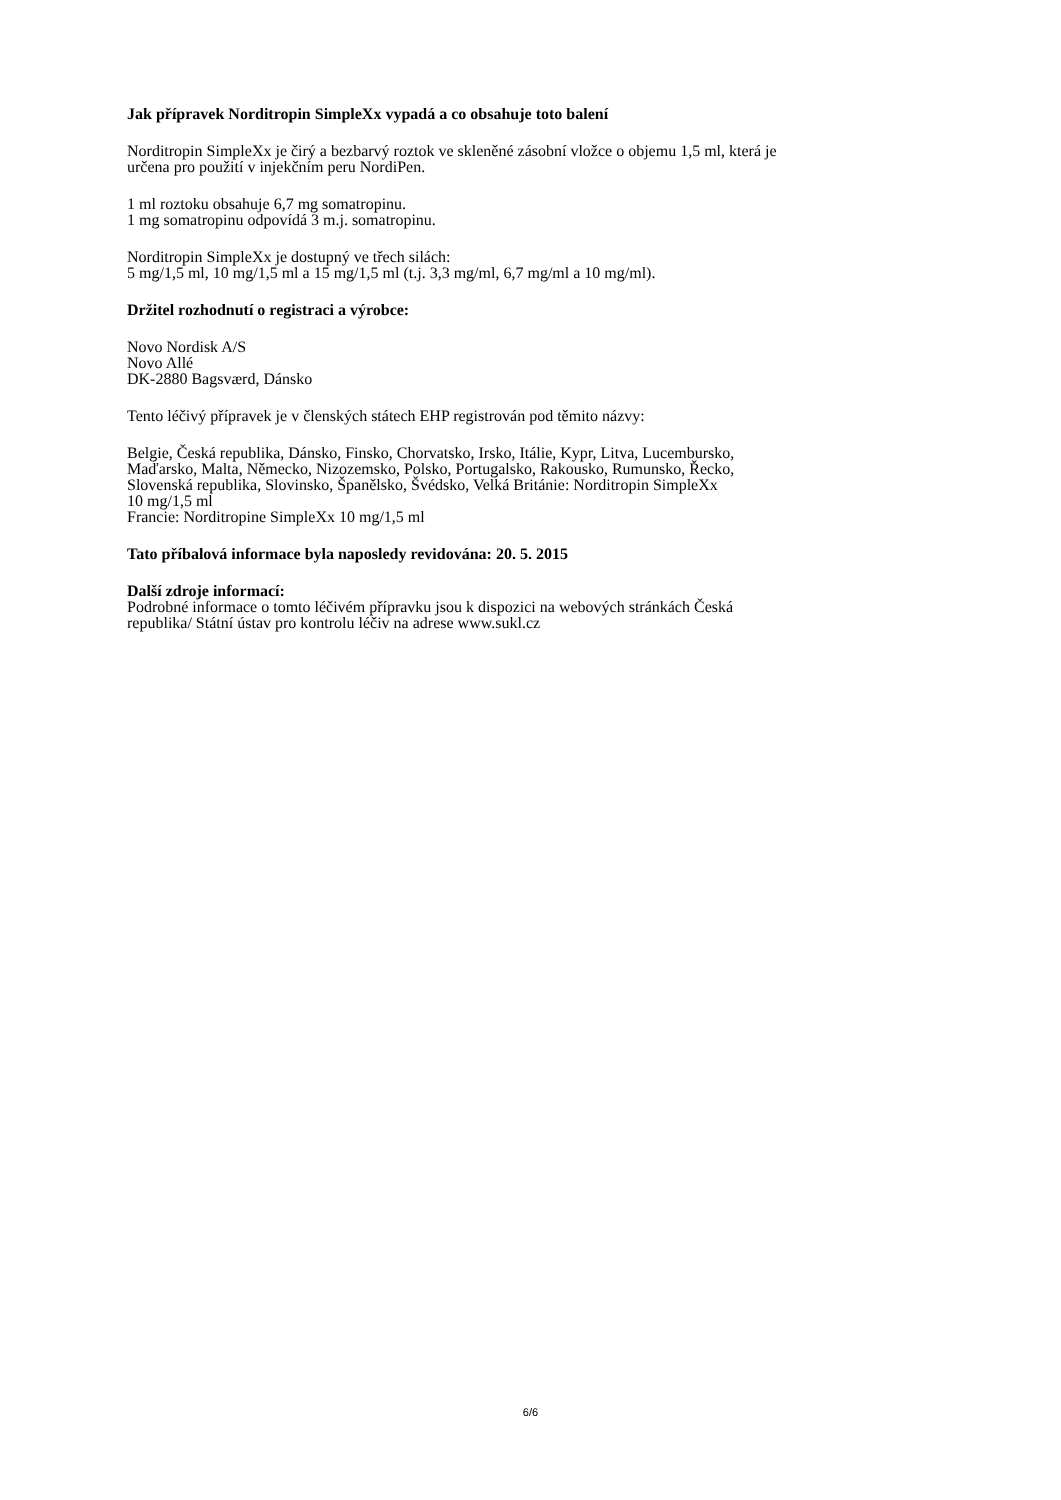Jak přípravek Norditropin SimpleXx vypadá a co obsahuje toto balení
Norditropin SimpleXx je čirý a bezbarvý roztok ve skleněné zásobní vložce o objemu 1,5 ml, která je
určena pro použití v injekčním peru NordiPen.
1 ml roztoku obsahuje 6,7 mg somatropinu.
1 mg somatropinu odpovídá 3 m.j. somatropinu.
Norditropin SimpleXx je dostupný ve třech silách:
5 mg/1,5 ml, 10 mg/1,5 ml a 15 mg/1,5 ml (t.j. 3,3 mg/ml, 6,7 mg/ml a 10 mg/ml).
Držitel rozhodnutí o registraci a výrobce:
Novo Nordisk A/S
Novo Allé
DK-2880 Bagsværd, Dánsko
Tento léčivý přípravek je v členských státech EHP registrován pod těmito názvy:
Belgie, Česká republika, Dánsko, Finsko, Chorvatsko, Irsko, Itálie, Kypr, Litva, Lucembursko,
Maďarsko, Malta, Německo, Nizozemsko, Polsko, Portugalsko, Rakousko, Rumunsko, Řecko,
Slovenská republika, Slovinsko, Španělsko, Švédsko, Velká Británie: Norditropin SimpleXx
10 mg/1,5 ml
Francie: Norditropine SimpleXx 10 mg/1,5 ml
Tato příbalová informace byla naposledy revidována: 20. 5. 2015
Další zdroje informací:
Podrobné informace o tomto léčivém přípravku jsou k dispozici na webových stránkách Česká
republika/ Státní ústav pro kontrolu léčiv na adrese www.sukl.cz
6/6